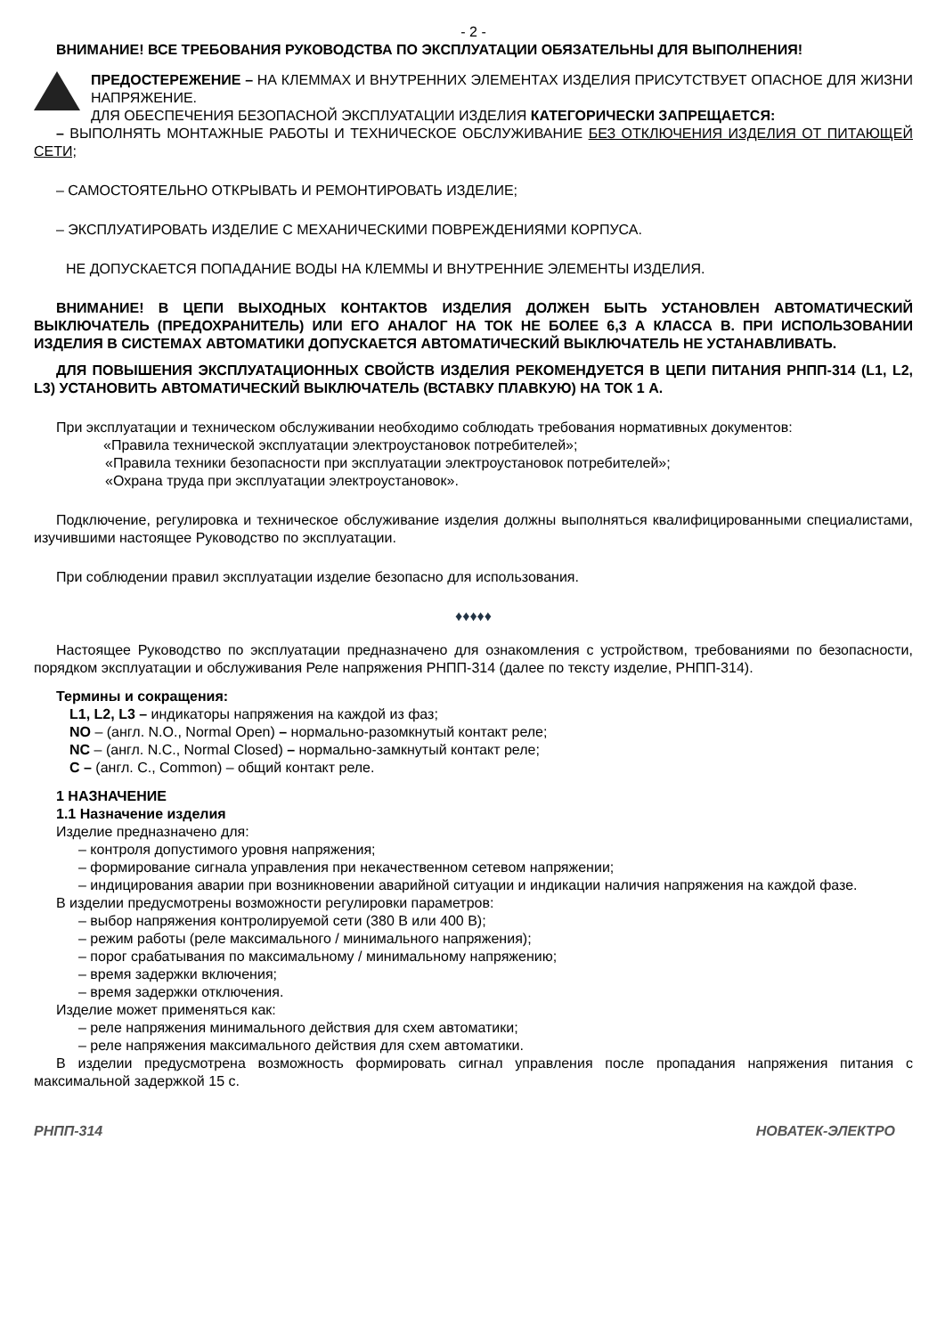- 2 -
ВНИМАНИЕ! ВСЕ ТРЕБОВАНИЯ РУКОВОДСТВА ПО ЭКСПЛУАТАЦИИ ОБЯЗАТЕЛЬНЫ ДЛЯ ВЫПОЛНЕНИЯ!
ПРЕДОСТЕРЕЖЕНИЕ – НА КЛЕММАХ И ВНУТРЕННИХ ЭЛЕМЕНТАХ ИЗДЕЛИЯ ПРИСУТСТВУЕТ ОПАСНОЕ ДЛЯ ЖИЗНИ НАПРЯЖЕНИЕ.
ДЛЯ ОБЕСПЕЧЕНИЯ БЕЗОПАСНОЙ ЭКСПЛУАТАЦИИ ИЗДЕЛИЯ КАТЕГОРИЧЕСКИ ЗАПРЕЩАЕТСЯ:
– ВЫПОЛНЯТЬ МОНТАЖНЫЕ РАБОТЫ И ТЕХНИЧЕСКОЕ ОБСЛУЖИВАНИЕ БЕЗ ОТКЛЮЧЕНИЯ ИЗДЕЛИЯ ОТ ПИТАЮЩЕЙ СЕТИ;
– САМОСТОЯТЕЛЬНО ОТКРЫВАТЬ И РЕМОНТИРОВАТЬ ИЗДЕЛИЕ;
– ЭКСПЛУАТИРОВАТЬ ИЗДЕЛИЕ С МЕХАНИЧЕСКИМИ ПОВРЕЖДЕНИЯМИ КОРПУСА.
НЕ ДОПУСКАЕТСЯ ПОПАДАНИЕ ВОДЫ НА КЛЕММЫ И ВНУТРЕННИЕ ЭЛЕМЕНТЫ ИЗДЕЛИЯ.
ВНИМАНИЕ! В ЦЕПИ ВЫХОДНЫХ КОНТАКТОВ ИЗДЕЛИЯ ДОЛЖЕН БЫТЬ УСТАНОВЛЕН АВТОМАТИЧЕСКИЙ ВЫКЛЮЧАТЕЛЬ (ПРЕДОХРАНИТЕЛЬ) ИЛИ ЕГО АНАЛОГ НА ТОК НЕ БОЛЕЕ 6,3 А КЛАССА В. ПРИ ИСПОЛЬЗОВАНИИ ИЗДЕЛИЯ В СИСТЕМАХ АВТОМАТИКИ ДОПУСКАЕТСЯ АВТОМАТИЧЕСКИЙ ВЫКЛЮЧАТЕЛЬ НЕ УСТАНАВЛИВАТЬ.
ДЛЯ ПОВЫШЕНИЯ ЭКСПЛУАТАЦИОННЫХ СВОЙСТВ ИЗДЕЛИЯ РЕКОМЕНДУЕТСЯ В ЦЕПИ ПИТАНИЯ РНПП-314 (L1, L2, L3) УСТАНОВИТЬ АВТОМАТИЧЕСКИЙ ВЫКЛЮЧАТЕЛЬ (ВСТАВКУ ПЛАВКУЮ) НА ТОК 1 А.
При эксплуатации и техническом обслуживании необходимо соблюдать требования нормативных документов:
«Правила технической эксплуатации электроустановок потребителей»;
«Правила техники безопасности при эксплуатации электроустановок потребителей»;
«Охрана труда при эксплуатации электроустановок».
Подключение, регулировка и техническое обслуживание изделия должны выполняться квалифицированными специалистами, изучившими настоящее Руководство по эксплуатации.
При соблюдении правил эксплуатации изделие безопасно для использования.
♦♦♦♦♦
Настоящее Руководство по эксплуатации предназначено для ознакомления с устройством, требованиями по безопасности, порядком эксплуатации и обслуживания Реле напряжения РНПП-314 (далее по тексту изделие, РНПП-314).
Термины и сокращения:
L1, L2, L3 – индикаторы напряжения на каждой из фаз;
NO – (англ. N.O., Normal Open) – нормально-разомкнутый контакт реле;
NC – (англ. N.C., Normal Closed) – нормально-замкнутый контакт реле;
C – (англ. C., Common) – общий контакт реле.
1 НАЗНАЧЕНИЕ
1.1 Назначение изделия
Изделие предназначено для:
– контроля допустимого уровня напряжения;
– формирование сигнала управления при некачественном сетевом напряжении;
– индицирования аварии при возникновении аварийной ситуации и индикации наличия напряжения на каждой фазе.
В изделии предусмотрены возможности регулировки параметров:
– выбор напряжения контролируемой сети (380 В или 400 В);
– режим работы (реле максимального / минимального напряжения);
– порог срабатывания по максимальному / минимальному напряжению;
– время задержки включения;
– время задержки отключения.
Изделие может применяться как:
– реле напряжения минимального действия для схем автоматики;
– реле напряжения максимального действия для схем автоматики.
В изделии предусмотрена возможность формировать сигнал управления после пропадания напряжения питания с максимальной задержкой 15 с.
РНПП-314 НОВАТЕК-ЭЛЕКТРО